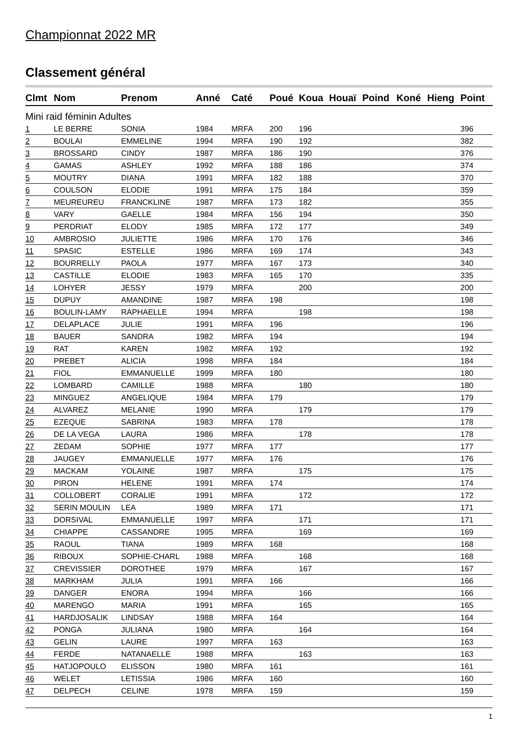Championnat 2022 MR
Classement général
| Clmt | Nom | Prenom | Anné | Caté | Poué | Koua | Houaï | Poind | Koné | Hieng | Point |
| --- | --- | --- | --- | --- | --- | --- | --- | --- | --- | --- | --- |
| Mini raid féminin Adultes | | | | | | | | | | | |
| 1 | LE BERRE | SONIA | 1984 | MRFA | 200 | 196 | | | | | 396 |
| 2 | BOULAI | EMMELINE | 1994 | MRFA | 190 | 192 | | | | | 382 |
| 3 | BROSSARD | CINDY | 1987 | MRFA | 186 | 190 | | | | | 376 |
| 4 | GAMAS | ASHLEY | 1992 | MRFA | 188 | 186 | | | | | 374 |
| 5 | MOUTRY | DIANA | 1991 | MRFA | 182 | 188 | | | | | 370 |
| 6 | COULSON | ELODIE | 1991 | MRFA | 175 | 184 | | | | | 359 |
| 7 | MEUREUREU | FRANCKLINE | 1987 | MRFA | 173 | 182 | | | | | 355 |
| 8 | VARY | GAELLE | 1984 | MRFA | 156 | 194 | | | | | 350 |
| 9 | PERDRIAT | ELODY | 1985 | MRFA | 172 | 177 | | | | | 349 |
| 10 | AMBROSIO | JULIETTE | 1986 | MRFA | 170 | 176 | | | | | 346 |
| 11 | SPASIC | ESTELLE | 1986 | MRFA | 169 | 174 | | | | | 343 |
| 12 | BOURRELLY | PAOLA | 1977 | MRFA | 167 | 173 | | | | | 340 |
| 13 | CASTILLE | ELODIE | 1983 | MRFA | 165 | 170 | | | | | 335 |
| 14 | LOHYER | JESSY | 1979 | MRFA | | 200 | | | | | 200 |
| 15 | DUPUY | AMANDINE | 1987 | MRFA | 198 | | | | | | 198 |
| 16 | BOULIN-LAMY | RAPHAELLE | 1994 | MRFA | | 198 | | | | | 198 |
| 17 | DELAPLACE | JULIE | 1991 | MRFA | 196 | | | | | | 196 |
| 18 | BAUER | SANDRA | 1982 | MRFA | 194 | | | | | | 194 |
| 19 | RAT | KAREN | 1982 | MRFA | 192 | | | | | | 192 |
| 20 | PREBET | ALICIA | 1998 | MRFA | 184 | | | | | | 184 |
| 21 | FIOL | EMMANUELLE | 1999 | MRFA | 180 | | | | | | 180 |
| 22 | LOMBARD | CAMILLE | 1988 | MRFA | | 180 | | | | | 180 |
| 23 | MINGUEZ | ANGELIQUE | 1984 | MRFA | 179 | | | | | | 179 |
| 24 | ALVAREZ | MELANIE | 1990 | MRFA | | 179 | | | | | 179 |
| 25 | EZEQUE | SABRINA | 1983 | MRFA | 178 | | | | | | 178 |
| 26 | DE LA VEGA | LAURA | 1986 | MRFA | | 178 | | | | | 178 |
| 27 | ZEDAM | SOPHIE | 1977 | MRFA | 177 | | | | | | 177 |
| 28 | JAUGEY | EMMANUELLE | 1977 | MRFA | 176 | | | | | | 176 |
| 29 | MACKAM | YOLAINE | 1987 | MRFA | | 175 | | | | | 175 |
| 30 | PIRON | HELENE | 1991 | MRFA | 174 | | | | | | 174 |
| 31 | COLLOBERT | CORALIE | 1991 | MRFA | | 172 | | | | | 172 |
| 32 | SERIN MOULIN | LEA | 1989 | MRFA | 171 | | | | | | 171 |
| 33 | DORSIVAL | EMMANUELLE | 1997 | MRFA | | 171 | | | | | 171 |
| 34 | CHIAPPE | CASSANDRE | 1995 | MRFA | | 169 | | | | | 169 |
| 35 | RAOUL | TIANA | 1989 | MRFA | 168 | | | | | | 168 |
| 36 | RIBOUX | SOPHIE-CHARL | 1988 | MRFA | | 168 | | | | | 168 |
| 37 | CREVISSIER | DOROTHEE | 1979 | MRFA | | 167 | | | | | 167 |
| 38 | MARKHAM | JULIA | 1991 | MRFA | 166 | | | | | | 166 |
| 39 | DANGER | ENORA | 1994 | MRFA | | 166 | | | | | 166 |
| 40 | MARENGO | MARIA | 1991 | MRFA | | 165 | | | | | 165 |
| 41 | HARDJOSALIK | LINDSAY | 1988 | MRFA | 164 | | | | | | 164 |
| 42 | PONGA | JULIANA | 1980 | MRFA | | 164 | | | | | 164 |
| 43 | GELIN | LAURE | 1997 | MRFA | 163 | | | | | | 163 |
| 44 | FERDE | NATANAELLE | 1988 | MRFA | | 163 | | | | | 163 |
| 45 | HATJOPOULO | ELISSON | 1980 | MRFA | 161 | | | | | | 161 |
| 46 | WELET | LETISSIA | 1986 | MRFA | 160 | | | | | | 160 |
| 47 | DELPECH | CELINE | 1978 | MRFA | 159 | | | | | | 159 |
1